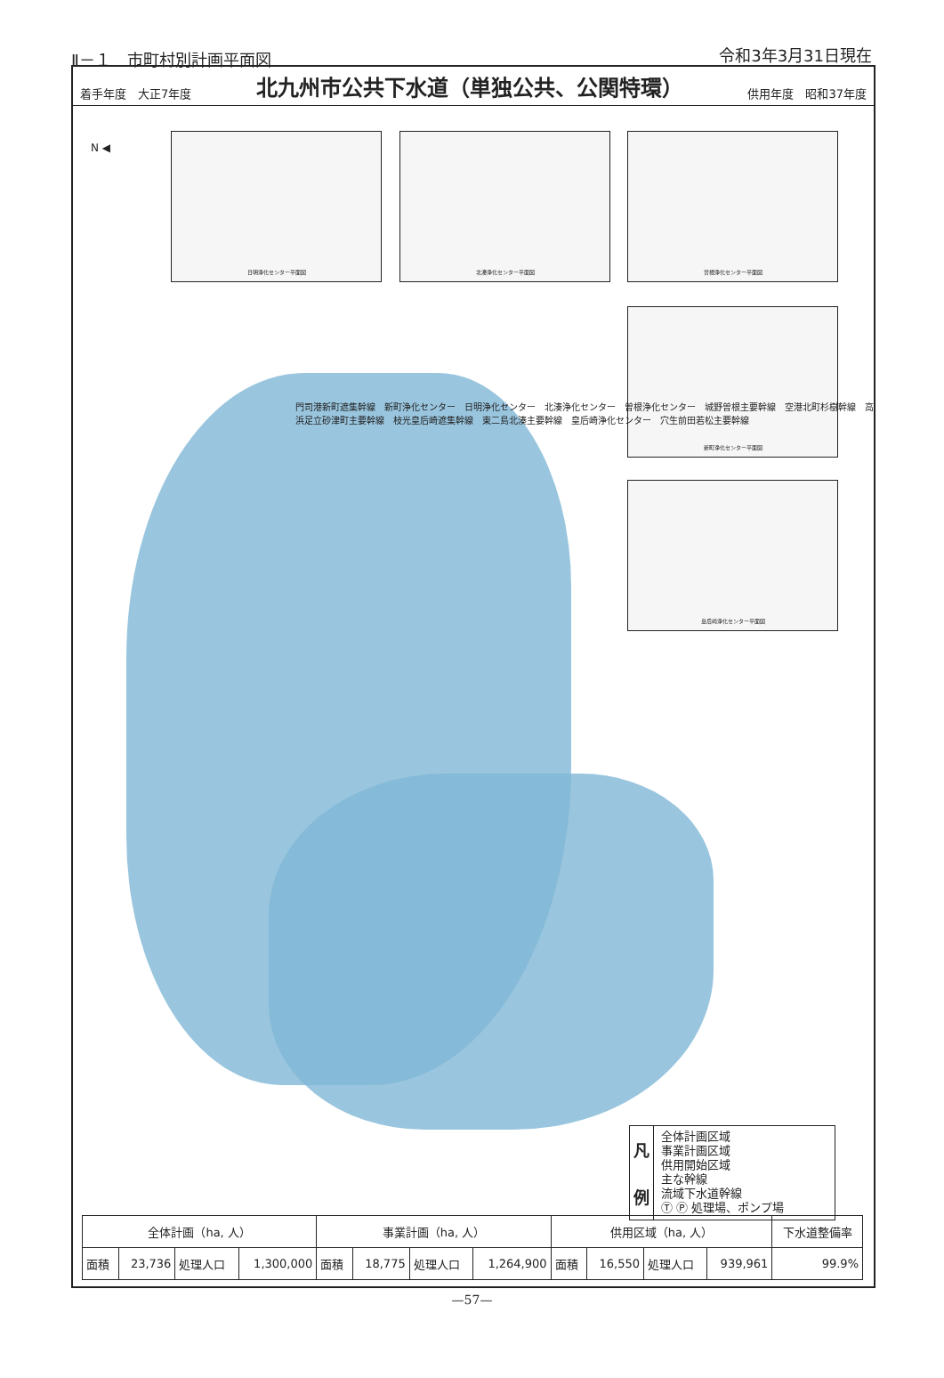Ⅱ－１　市町村別計画平面図 令和3年3月31日現在
着手年度　大正7年度
北九州市公共下水道（単独公共、公関特環）
供用年度　昭和37年度
日明浄化センター平面図 北湊浄化センター平面図 曽根浄化センター平面図
新町浄化センター平面図
皇后崎浄化センター平面図
N ◀
門司港新町遮集幹線　新町浄化センター　日明浄化センター　北湊浄化センター　曽根浄化センター　城野曽根主要幹線　空港北町杉樹幹線　高浜足立砂津町主要幹線　枝光皇后崎遮集幹線　東二島北湊主要幹線　皇后崎浄化センター　穴生前田若松主要幹線
凡
例
全体計画区域
事業計画区域
供用開始区域
主な幹線
流域下水道幹線
Ⓣ Ⓟ 処理場、ポンプ場
| 全体計画（ha, 人） | | | | 事業計画（ha, 人） | | | | 供用区域（ha, 人） | | | | 下水道整備率 |
| --- | --- | --- | --- | --- | --- | --- | --- | --- | --- | --- | --- | --- |
| 面積 | 23,736 | 処理人口 | 1,300,000 | 面積 | 18,775 | 処理人口 | 1,264,900 | 面積 | 16,550 | 処理人口 | 939,961 | 99.9% |
—57—